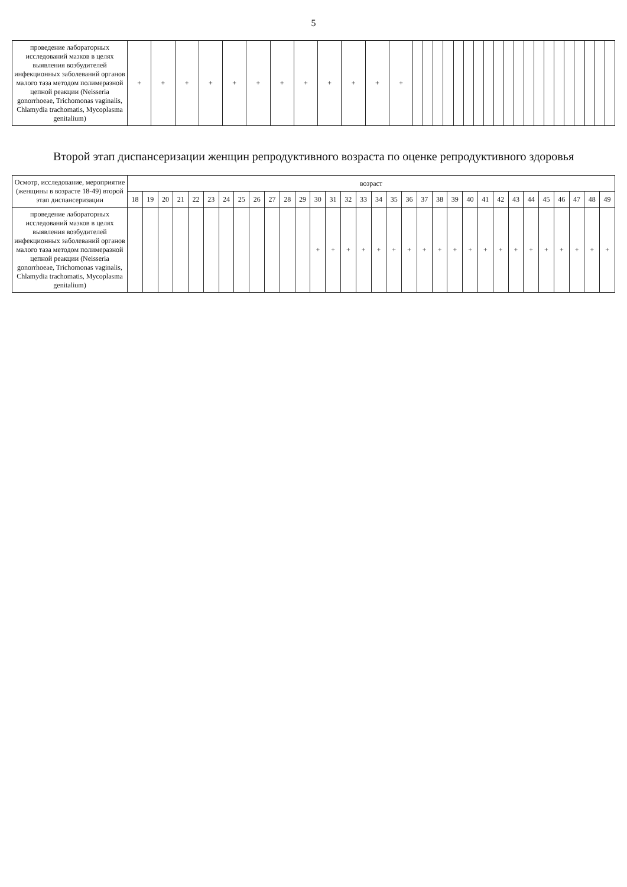5
| проведение лабораторных исследований мазков в целях выявления возбудителей инфекционных заболеваний органов малого таза методом полимеразной цепной реакции (Neisseria gonorrhoeae, Trichomonas vaginalis, Chlamydia trachomatis, Mycoplasma genitalium) | + | + | + | + | + | + | + | + | + | + | + | + | | | | | | | | | | | | | | | | | | | | |
Второй этап диспансеризации женщин репродуктивного возраста по оценке репродуктивного здоровья
| Осмотр, исследование, мероприятие (женщины в возрасте 18-49) второй этап диспансеризации | возраст | | | | | | | | | | | | | | | | | | | | | | | | | | | | | | | |
| --- | --- | --- | --- | --- | --- | --- | --- | --- | --- | --- | --- | --- | --- | --- | --- | --- | --- | --- | --- | --- | --- | --- | --- | --- | --- | --- | --- | --- | --- | --- | --- | --- |
| | 18 | 19 | 20 | 21 | 22 | 23 | 24 | 25 | 26 | 27 | 28 | 29 | 30 | 31 | 32 | 33 | 34 | 35 | 36 | 37 | 38 | 39 | 40 | 41 | 42 | 43 | 44 | 45 | 46 | 47 | 48 | 49 |
| проведение лабораторных исследований мазков в целях выявления возбудителей инфекционных заболеваний органов малого таза методом полимеразной цепной реакции (Neisseria gonorrhoeae, Trichomonas vaginalis, Chlamydia trachomatis, Mycoplasma genitalium) | | | | | | | | | | | | | + | + | + | + | + | + | + | + | + | + | + | + | + | + | + | + | + | + | + | + |